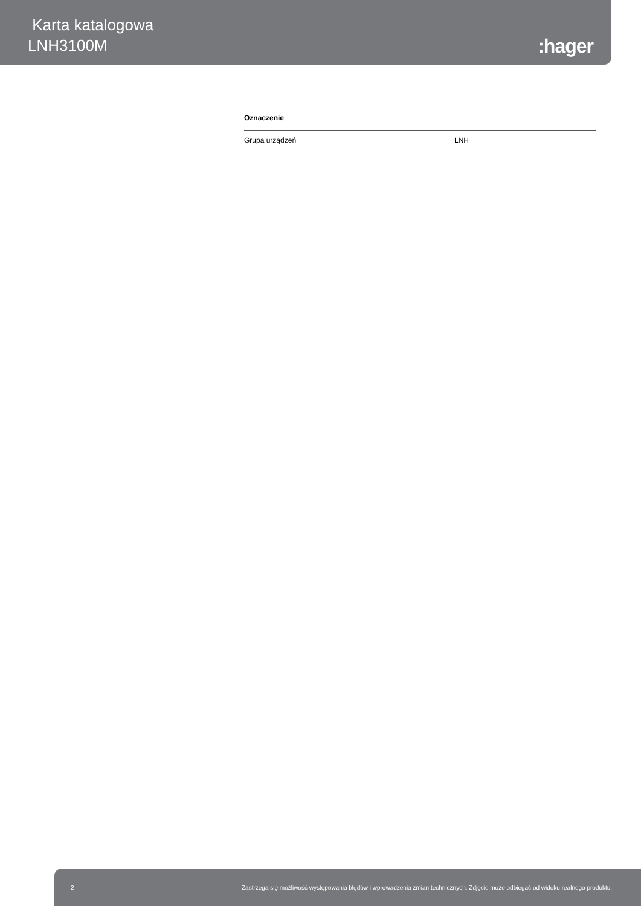Karta katalogowa
LNH3100M
:hager
Oznaczenie
| Grupa urządzeń | LNH |
2 Zastrzega się możliwość występowania błędów i wprowadzenia zmian technicznych. Zdjęcie może odbiegać od widoku realnego produktu.